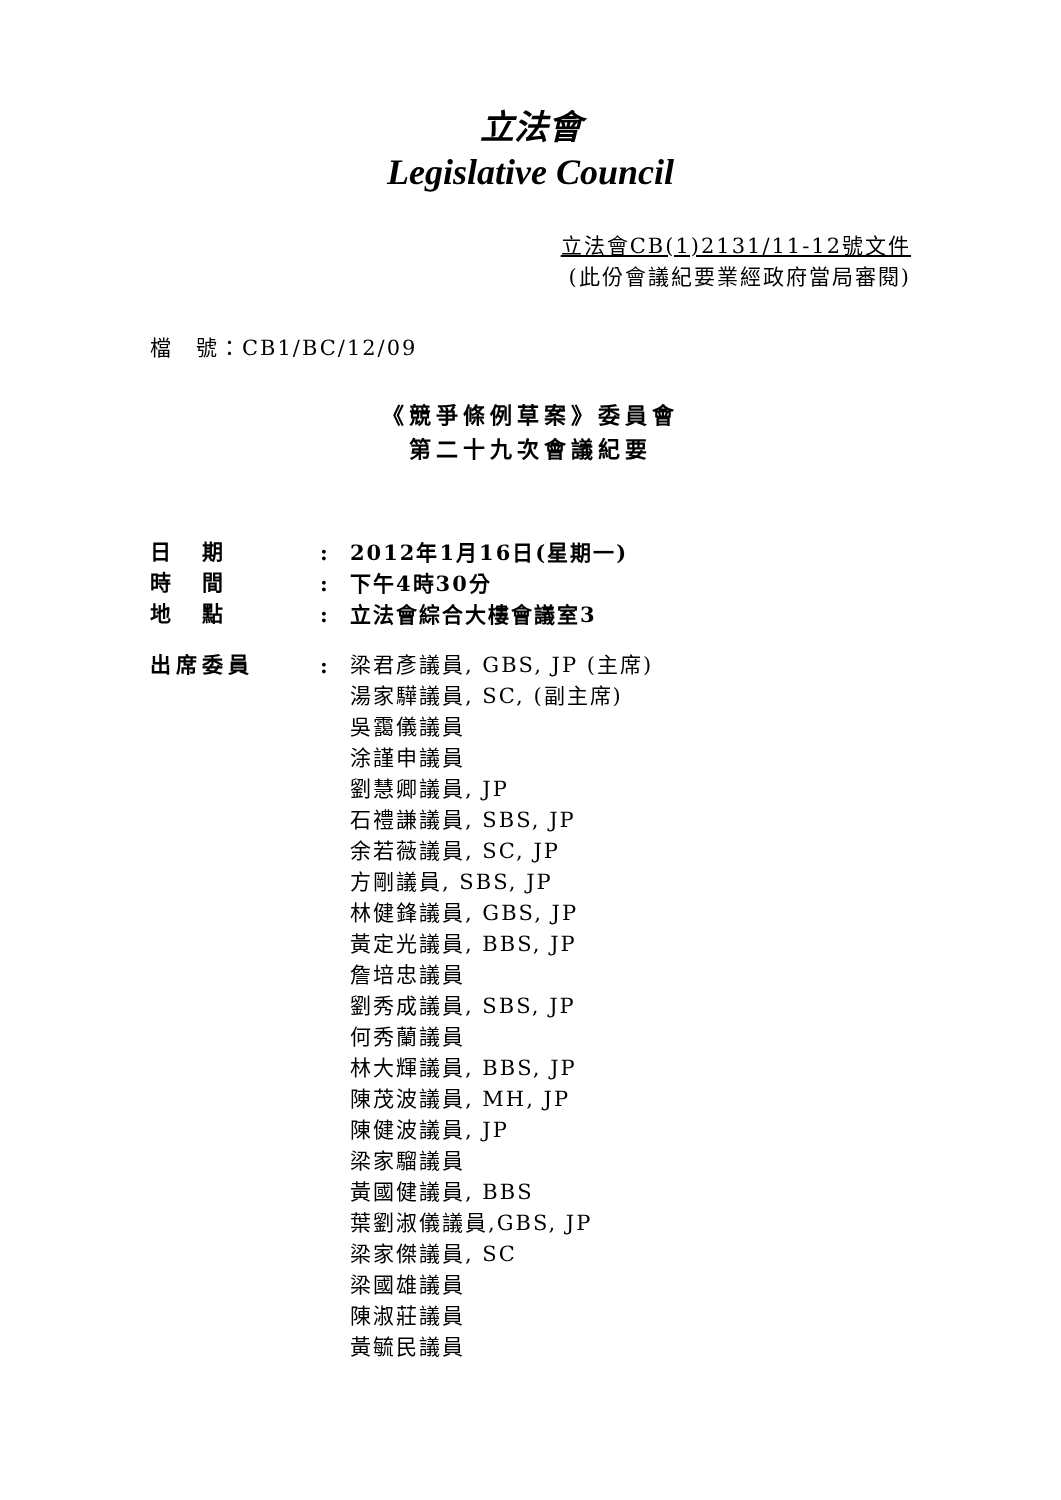立法會
Legislative Council
立法會CB(1)2131/11-12號文件
(此份會議紀要業經政府當局審閱)
檔　號：CB1/BC/12/09
《競爭條例草案》委員會
第二十九次會議紀要
| 日 期 | : | 2012年1月16日(星期一) |
| 時 間 | : | 下午4時30分 |
| 地 點 | : | 立法會綜合大樓會議室3 |
| 出席委員 | : | 梁君彥議員, GBS, JP (主席) 湯家驊議員, SC, (副主席) 吳靄儀議員 涂謹申議員 劉慧卿議員, JP 石禮謙議員, SBS, JP 余若薇議員, SC, JP 方剛議員, SBS, JP 林健鋒議員, GBS, JP 黃定光議員, BBS, JP 詹培忠議員 劉秀成議員, SBS, JP 何秀蘭議員 林大輝議員, BBS, JP 陳茂波議員, MH, JP 陳健波議員, JP 梁家騮議員 黃國健議員, BBS 葉劉淑儀議員,GBS, JP 梁家傑議員, SC 梁國雄議員 陳淑莊議員 黃毓民議員 |